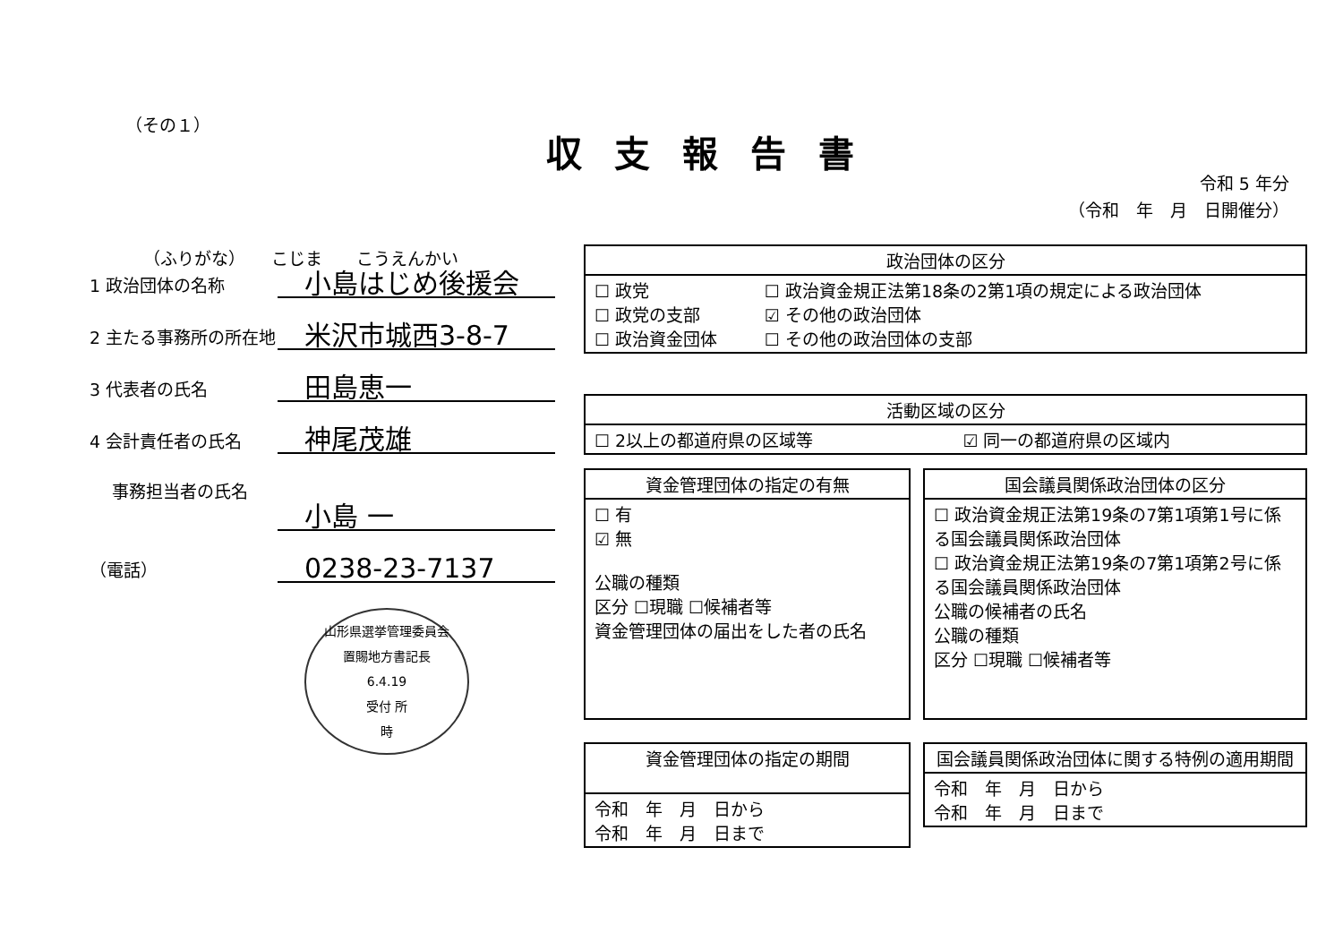（その１）
収支報告書
令和 5 年分
（令和　年　月　日開催分）
（ふりがな）　　こじま　　こうえんかい
1 政治団体の名称 小島はじめ後援会
2 主たる事務所の所在地 米沢市城西3-8-7
3 代表者の氏名 田島恵一
4 会計責任者の氏名 神尾茂雄
事務担当者の氏名
小島 一
（電話） 0238-23-7137
山形県選挙管理委員会
置賜地方書記長
6.4.19
受付 所
時
| 政治団体の区分 | |
| --- | --- |
| ☐ 政党 ☐ 政党の支部 ☐ 政治資金団体 | ☐ 政治資金規正法第18条の2第1項の規定による政治団体 ☑ その他の政治団体 ☐ その他の政治団体の支部 |
| 活動区域の区分 | |
| --- | --- |
| ☐ 2以上の都道府県の区域等 | ☑ 同一の都道府県の区域内 |
| 資金管理団体の指定の有無 |
| --- |
| ☐ 有 ☑ 無 公職の種類 区分 ☐現職 ☐候補者等 資金管理団体の届出をした者の氏名 |
| 国会議員関係政治団体の区分 |
| --- |
| ☐ 政治資金規正法第19条の7第1項第1号に係る国会議員関係政治団体 ☐ 政治資金規正法第19条の7第1項第2号に係る国会議員関係政治団体 公職の候補者の氏名 公職の種類 区分 ☐現職 ☐候補者等 |
| 資金管理団体の指定の期間 |
| --- |
| 令和 年 月 日から 令和 年 月 日まで |
| 国会議員関係政治団体に関する特例の適用期間 |
| --- |
| 令和 年 月 日から 令和 年 月 日まで |